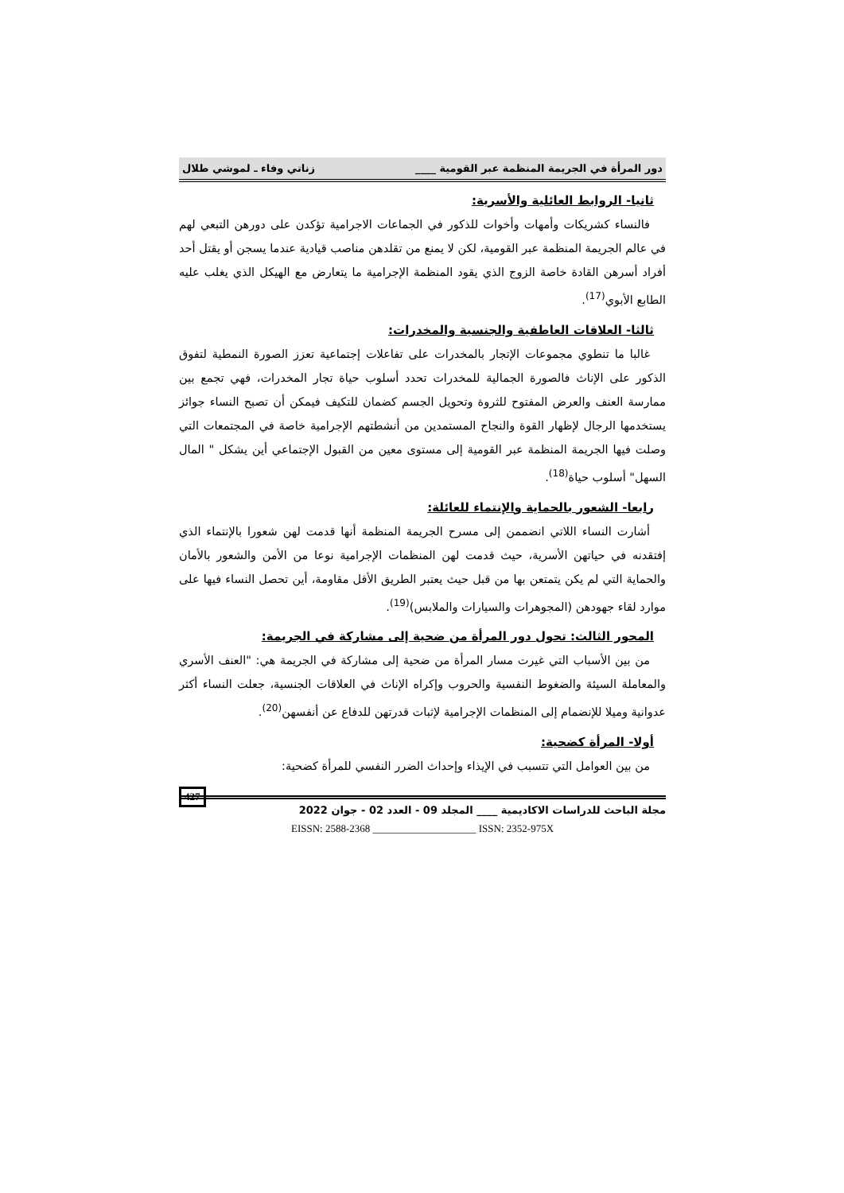دور المرأة في الجريمة المنظمة عبر القومية ____ زناتي وفاء ـ لموشي طلال
ثانيا- الروابط العائلية والأسرية:
فالنساء كشريكات وأمهات وأخوات للذكور في الجماعات الاجرامية تؤكدن على دورهن التبعي لهم في عالم الجريمة المنظمة عبر القومية، لكن لا يمنع من تقلدهن مناصب قيادية عندما يسجن أو يقتل أحد أفراد أسرهن القادة خاصة الزوج الذي يقود المنظمة الإجرامية ما يتعارض مع الهيكل الذي يغلب عليه الطابع الأبوي<sup>(17)</sup>.
ثالثا- العلاقات العاطفية والجنسية والمخدرات:
غالبا ما تنطوي مجموعات الإتجار بالمخدرات على تفاعلات إجتماعية تعزز الصورة النمطية لتفوق الذكور على الإناث فالصورة الجمالية للمخدرات تحدد أسلوب حياة تجار المخدرات، فهي تجمع بين ممارسة العنف والعرض المفتوح للثروة وتحويل الجسم كضمان للتكيف فيمكن أن تصبح النساء جوائز يستخدمها الرجال لإظهار القوة والنجاح المستمدين من أنشطتهم الإجرامية خاصة في المجتمعات التي وصلت فيها الجريمة المنظمة عبر القومية إلى مستوى معين من القبول الإجتماعي أين يشكل " المال السهل" أسلوب حياة<sup>(18)</sup>.
رابعا- الشعور بالحماية والإنتماء للعائلة:
أشارت النساء اللاتي انضممن إلى مسرح الجريمة المنظمة أنها قدمت لهن شعورا بالإنتماء الذي إفتقدنه في حياتهن الأسرية، حيث قدمت لهن المنظمات الإجرامية نوعا من الأمن والشعور بالأمان والحماية التي لم يكن يتمتعن بها من قبل حيث يعتبر الطريق الأقل مقاومة، أين تحصل النساء فيها على موارد لقاء جهودهن (المجوهرات والسيارات والملابس)<sup>(19)</sup>.
المحور الثالث: تحول دور المرأة من ضحية إلى مشاركة في الجريمة:
من بين الأسباب التي غيرت مسار المرأة من ضحية إلى مشاركة في الجريمة هي: "العنف الأسري والمعاملة السيئة والضغوط النفسية والحروب وإكراه الإناث في العلاقات الجنسية، جعلت النساء أكثر عدوانية وميلا للإنضمام إلى المنظمات الإجرامية لإثبات قدرتهن للدفاع عن أنفسهن<sup>(20)</sup>.
أولا- المرأة كضحية:
من بين العوامل التي تتسبب في الإيذاء وإحداث الضرر النفسي للمرأة كضحية:
427 مجلة الباحث للدراسات الاكاديمية ____ المجلد 09 - العدد 02 - جوان 2022
EISSN: 2588-2368 ____________________ ISSN: 2352-975X